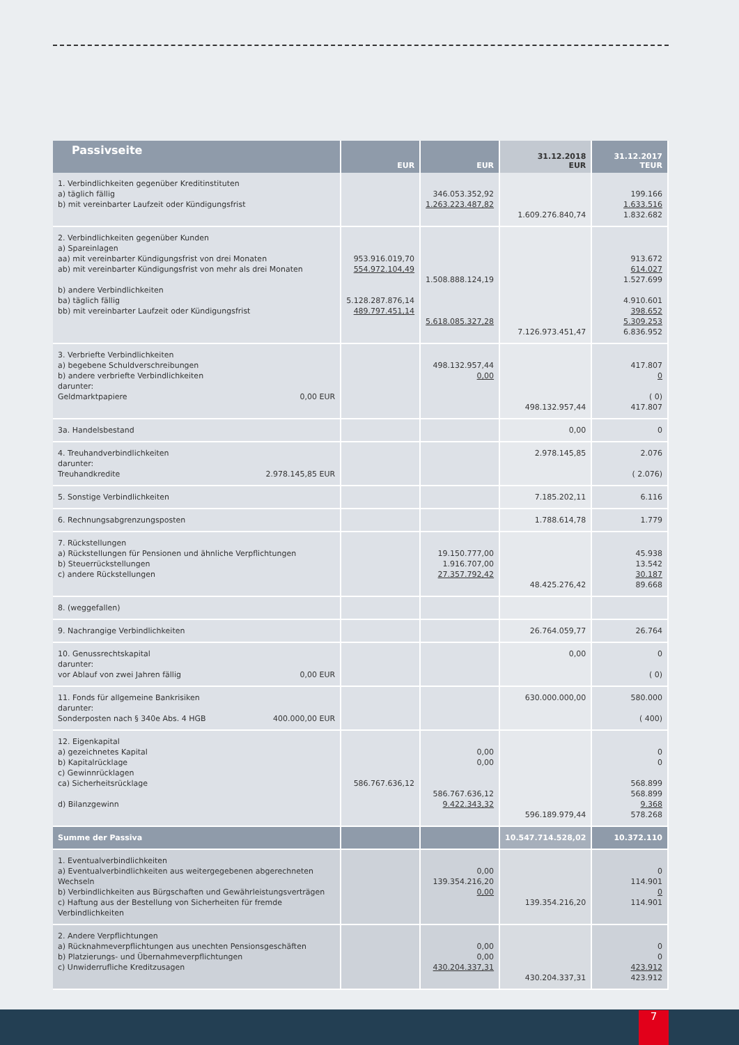| Passivseite | EUR | EUR | 31.12.2018 EUR | 31.12.2017 TEUR |
| --- | --- | --- | --- | --- |
| 1. Verbindlichkeiten gegenüber Kreditinstituten a) täglich fällig b) mit vereinbarter Laufzeit oder Kündigungsfrist | | 346.053.352,92 1.263.223.487,82 | 1.609.276.840,74 | 199.166 1.633.516 1.832.682 |
| 2. Verbindlichkeiten gegenüber Kunden a) Spareinlagen aa) mit vereinbarter Kündigungsfrist von drei Monaten ab) mit vereinbarter Kündigungsfrist von mehr als drei Monaten b) andere Verbindlichkeiten ba) täglich fällig bb) mit vereinbarter Laufzeit oder Kündigungsfrist | 953.916.019,70 554.972.104,49 5.128.287.876,14 489.797.451,14 | 1.508.888.124,19 5.618.085.327,28 | 7.126.973.451,47 | 913.672 614.027 1.527.699 4.910.601 398.652 5.309.253 6.836.952 |
| 3. Verbriefte Verbindlichkeiten a) begebene Schuldverschreibungen b) andere verbriefte Verbindlichkeiten darunter: Geldmarktpapiere 0,00 EUR | | 498.132.957,44 0,00 | 498.132.957,44 | 417.807 0 ( 0) 417.807 |
| 3a. Handelsbestand | | | 0,00 | 0 |
| 4. Treuhandverbindlichkeiten darunter: Treuhandkredite 2.978.145,85 EUR | | | 2.978.145,85 | 2.076 ( 2.076) |
| 5. Sonstige Verbindlichkeiten | | | 7.185.202,11 | 6.116 |
| 6. Rechnungsabgrenzungsposten | | | 1.788.614,78 | 1.779 |
| 7. Rückstellungen a) Rückstellungen für Pensionen und ähnliche Verpflichtungen b) Steuerrückstellungen c) andere Rückstellungen | | 19.150.777,00 1.916.707,00 27.357.792,42 | 48.425.276,42 | 45.938 13.542 30.187 89.668 |
| 8. (weggefallen) | | | | |
| 9. Nachrangige Verbindlichkeiten | | | 26.764.059,77 | 26.764 |
| 10. Genussrechtskapital darunter: vor Ablauf von zwei Jahren fällig 0,00 EUR | | | 0,00 | 0 ( 0) |
| 11. Fonds für allgemeine Bankrisiken darunter: Sonderposten nach § 340e Abs. 4 HGB 400.000,00 EUR | | | 630.000.000,00 | 580.000 ( 400) |
| 12. Eigenkapital a) gezeichnetes Kapital b) Kapitalrücklage c) Gewinnrücklagen ca) Sicherheitsrücklage d) Bilanzgewinn | 586.767.636,12 | 0,00 0,00 586.767.636,12 9.422.343,32 | 596.189.979,44 | 0 0 568.899 568.899 9.368 578.268 |
| Summe der Passiva | | | 10.547.714.528,02 | 10.372.110 |
| 1. Eventualverbindlichkeiten a) Eventualverbindlichkeiten aus weitergegebenen abgerechneten Wechseln b) Verbindlichkeiten aus Bürgschaften und Gewährleistungsverträgen c) Haftung aus der Bestellung von Sicherheiten für fremde Verbindlichkeiten | | 0,00 139.354.216,20 0,00 | 139.354.216,20 | 0 114.901 0 114.901 |
| 2. Andere Verpflichtungen a) Rücknahmeverpflichtungen aus unechten Pensionsgeschäften b) Platzierungs- und Übernahmeverpflichtungen c) Unwiderrufliche Kreditzusagen | | 0,00 0,00 430.204.337,31 | 430.204.337,31 | 0 0 423.912 423.912 |
7